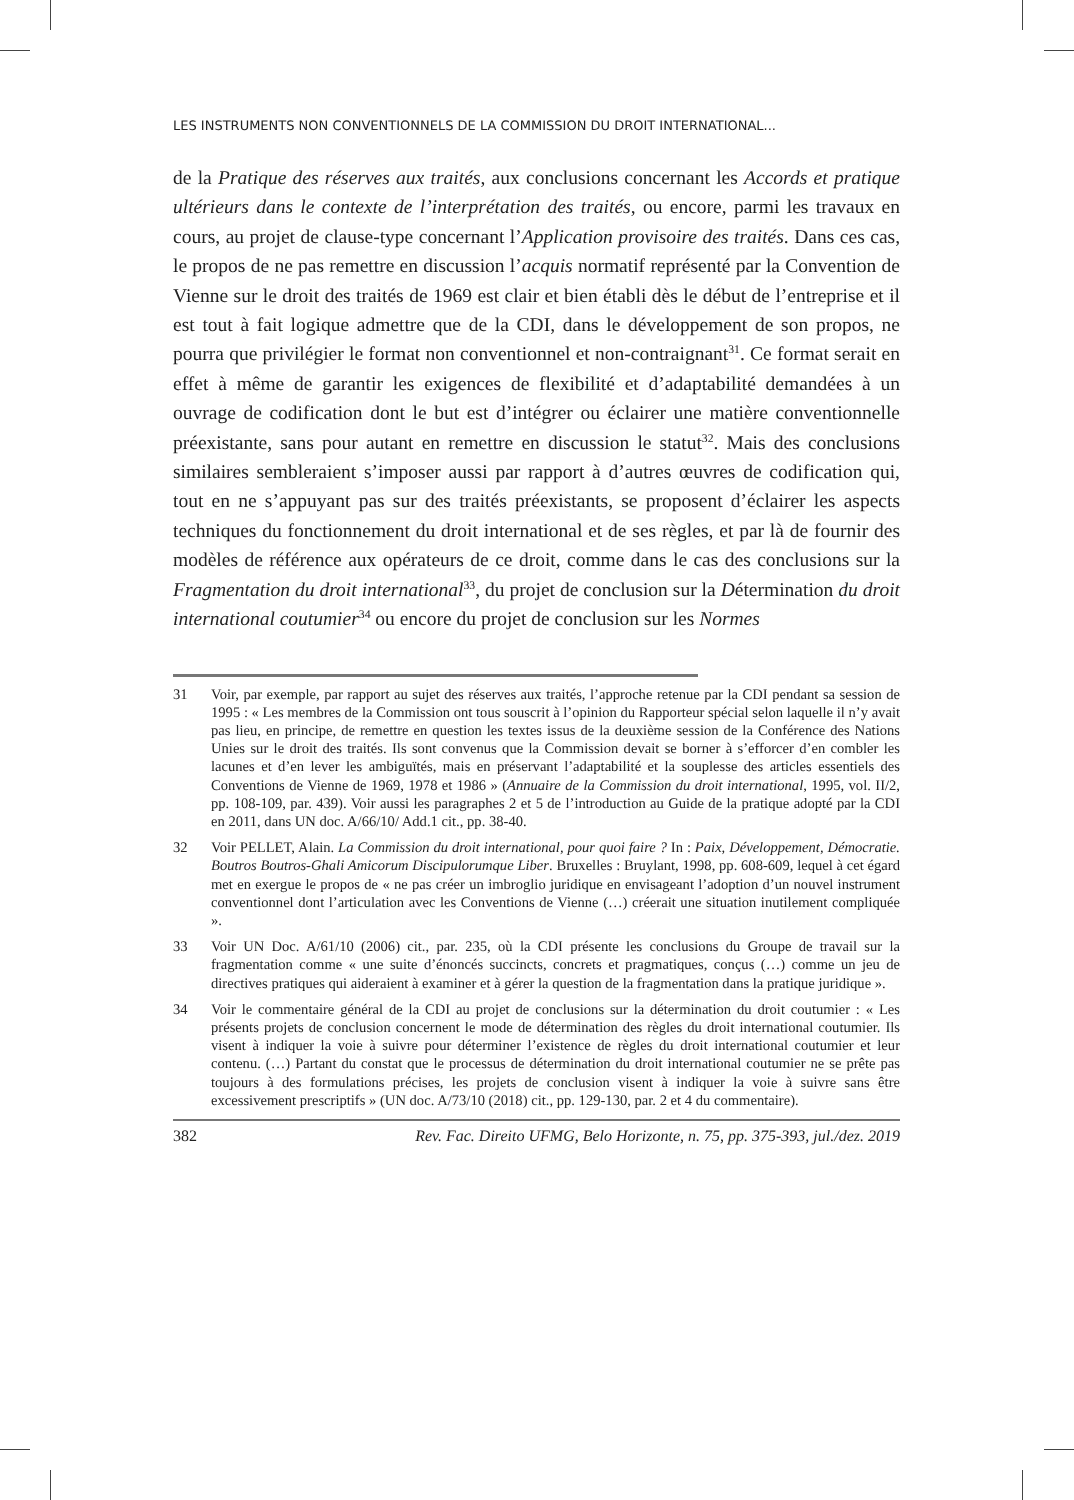LES INSTRUMENTS NON CONVENTIONNELS DE LA COMMISSION DU DROIT INTERNATIONAL...
de la Pratique des réserves aux traités, aux conclusions concernant les Accords et pratique ultérieurs dans le contexte de l’interprétation des traités, ou encore, parmi les travaux en cours, au projet de clause-type concernant l’Application provisoire des traités. Dans ces cas, le propos de ne pas remettre en discussion l’acquis normatif représenté par la Convention de Vienne sur le droit des traités de 1969 est clair et bien établi dès le début de l’entreprise et il est tout à fait logique admettre que de la CDI, dans le développement de son propos, ne pourra que privilégier le format non conventionnel et non-contraignant<sup>31</sup>. Ce format serait en effet à même de garantir les exigences de flexibilité et d’adaptabilité demandées à un ouvrage de codification dont le but est d’intégrer ou éclairer une matière conventionnelle préexistante, sans pour autant en remettre en discussion le statut<sup>32</sup>. Mais des conclusions similaires sembleraient s’imposer aussi par rapport à d’autres œuvres de codification qui, tout en ne s’appuyant pas sur des traités préexistants, se proposent d’éclairer les aspects techniques du fonctionnement du droit international et de ses règles, et par là de fournir des modèles de référence aux opérateurs de ce droit, comme dans le cas des conclusions sur la Fragmentation du droit international<sup>33</sup>, du projet de conclusion sur la Détermination du droit international coutumier<sup>34</sup> ou encore du projet de conclusion sur les Normes
31 Voir, par exemple, par rapport au sujet des réserves aux traités, l’approche retenue par la CDI pendant sa session de 1995 : « Les membres de la Commission ont tous souscrit à l’opinion du Rapporteur spécial selon laquelle il n’y avait pas lieu, en principe, de remettre en question les textes issus de la deuxième session de la Conférence des Nations Unies sur le droit des traités. Ils sont convenus que la Commission devait se borner à s’efforcer d’en combler les lacunes et d’en lever les ambiguïtés, mais en préservant l’adaptabilité et la souplesse des articles essentiels des Conventions de Vienne de 1969, 1978 et 1986 » (Annuaire de la Commission du droit international, 1995, vol. II/2, pp. 108-109, par. 439). Voir aussi les paragraphes 2 et 5 de l’introduction au Guide de la pratique adopté par la CDI en 2011, dans UN doc. A/66/10/ Add.1 cit., pp. 38-40.
32 Voir PELLET, Alain. La Commission du droit international, pour quoi faire ? In : Paix, Développement, Démocratie. Boutros Boutros-Ghali Amicorum Discipulorumque Liber. Bruxelles : Bruylant, 1998, pp. 608-609, lequel à cet égard met en exergue le propos de « ne pas créer un imbroglio juridique en envisageant l’adoption d’un nouvel instrument conventionnel dont l’articulation avec les Conventions de Vienne (…) créerait une situation inutilement compliquée ».
33 Voir UN Doc. A/61/10 (2006) cit., par. 235, où la CDI présente les conclusions du Groupe de travail sur la fragmentation comme « une suite d’énoncés succincts, concrets et pragmatiques, conçus (…) comme un jeu de directives pratiques qui aideraient à examiner et à gérer la question de la fragmentation dans la pratique juridique ».
34 Voir le commentaire général de la CDI au projet de conclusions sur la détermination du droit coutumier : « Les présents projets de conclusion concernent le mode de détermination des règles du droit international coutumier. Ils visent à indiquer la voie à suivre pour déterminer l’existence de règles du droit international coutumier et leur contenu. (…) Partant du constat que le processus de détermination du droit international coutumier ne se prête pas toujours à des formulations précises, les projets de conclusion visent à indiquer la voie à suivre sans être excessivement prescriptifs » (UN doc. A/73/10 (2018) cit., pp. 129-130, par. 2 et 4 du commentaire).
382 Rev. Fac. Direito UFMG, Belo Horizonte, n. 75, pp. 375-393, jul./dez. 2019